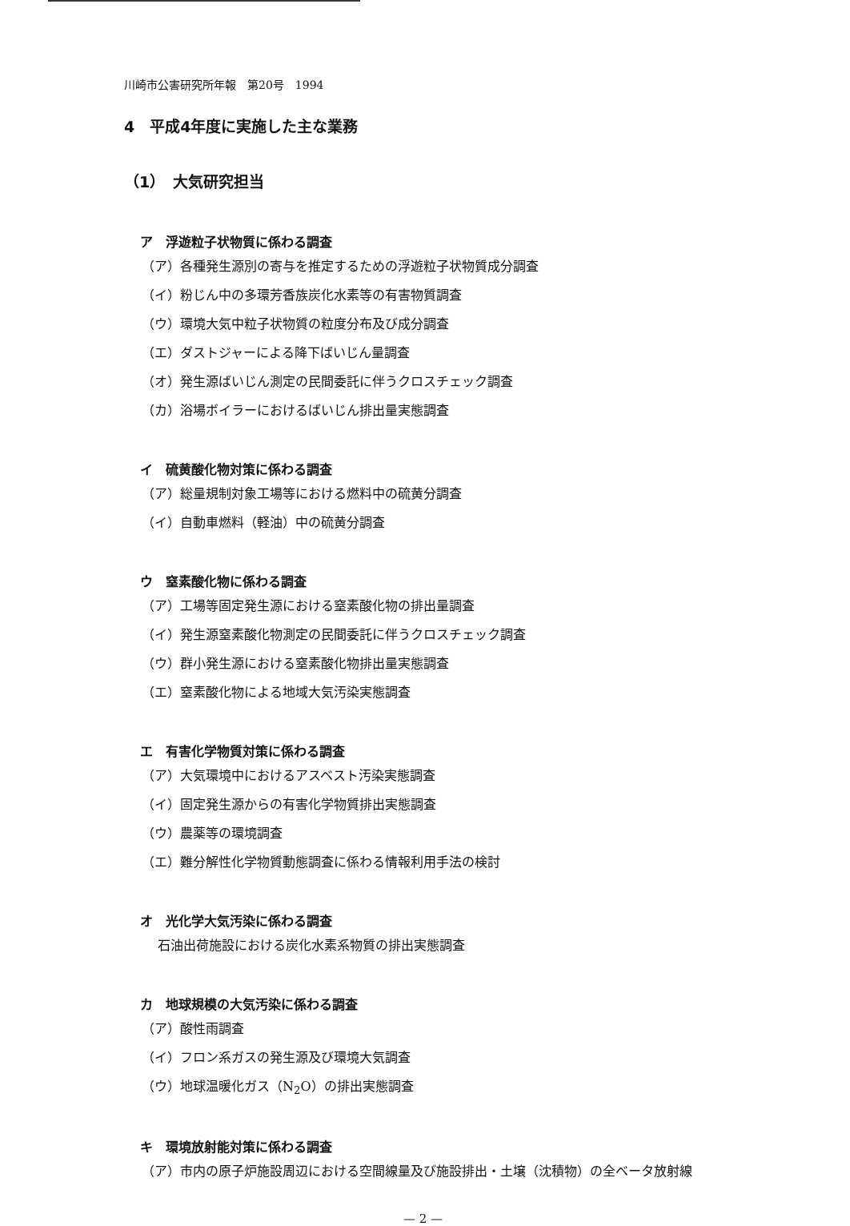川崎市公害研究所年報　第20号　1994
4　平成4年度に実施した主な業務
（1）　大気研究担当
ア　浮遊粒子状物質に係わる調査
（ア）各種発生源別の寄与を推定するための浮遊粒子状物質成分調査
（イ）粉じん中の多環芳香族炭化水素等の有害物質調査
（ウ）環境大気中粒子状物質の粒度分布及び成分調査
（エ）ダストジャーによる降下ばいじん量調査
（オ）発生源ばいじん測定の民間委託に伴うクロスチェック調査
（カ）浴場ボイラーにおけるばいじん排出量実態調査
イ　硫黄酸化物対策に係わる調査
（ア）総量規制対象工場等における燃料中の硫黄分調査
（イ）自動車燃料（軽油）中の硫黄分調査
ウ　窒素酸化物に係わる調査
（ア）工場等固定発生源における窒素酸化物の排出量調査
（イ）発生源窒素酸化物測定の民間委託に伴うクロスチェック調査
（ウ）群小発生源における窒素酸化物排出量実態調査
（エ）窒素酸化物による地域大気汚染実態調査
エ　有害化学物質対策に係わる調査
（ア）大気環境中におけるアスベスト汚染実態調査
（イ）固定発生源からの有害化学物質排出実態調査
（ウ）農薬等の環境調査
（エ）難分解性化学物質動態調査に係わる情報利用手法の検討
オ　光化学大気汚染に係わる調査
石油出荷施設における炭化水素系物質の排出実態調査
カ　地球規模の大気汚染に係わる調査
（ア）酸性雨調査
（イ）フロン系ガスの発生源及び環境大気調査
（ウ）地球温暖化ガス（N<sub>2</sub>O）の排出実態調査
キ　環境放射能対策に係わる調査
（ア）市内の原子炉施設周辺における空間線量及び施設排出・土壌（沈積物）の全ベータ放射線
— 2 —